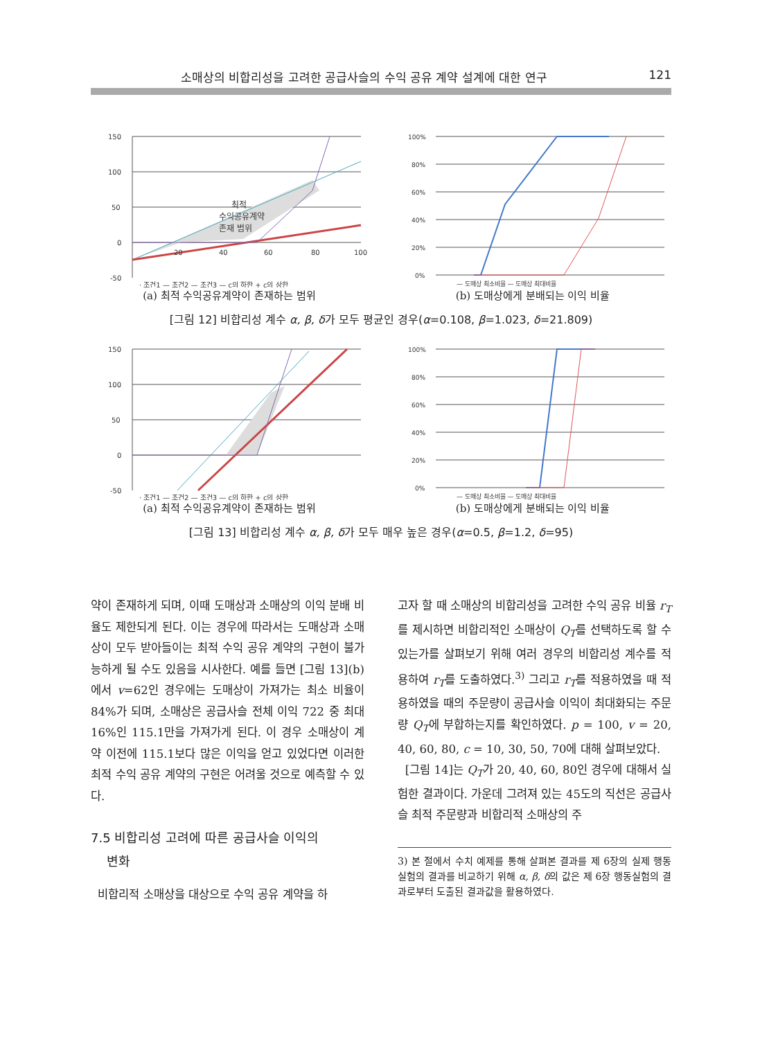소매상의 비합리성을 고려한 공급사슬의 수익 공유 계약 설계에 대한 연구 121
150
100
50
0
-50
20
40
60
80
100
최적
수익공유계약
존재 범위
· 조건1 — 조건2 — 조건3 — c의 하한 + c의 상한
(a) 최적 수익공유계약이 존재하는 범위
100%
80%
60%
40%
20%
0%
— 도매상 최소비율 — 도매상 최대비율
(b) 도매상에게 분배되는 이익 비율
[그림 12] 비합리성 계수 α, β, δ가 모두 평균인 경우(α=0.108, β=1.023, δ=21.809)
150
100
50
0
-50
· 조건1 — 조건2 — 조건3 — c의 하한 + c의 상한
(a) 최적 수익공유계약이 존재하는 범위
100%
80%
60%
40%
20%
0%
— 도매상 최소비율 — 도매상 최대비율
(b) 도매상에게 분배되는 이익 비율
[그림 13] 비합리성 계수 α, β, δ가 모두 매우 높은 경우(α=0.5, β=1.2, δ=95)
약이 존재하게 되며, 이때 도매상과 소매상의 이익 분배 비율도 제한되게 된다. 이는 경우에 따라서는 도매상과 소매상이 모두 받아들이는 최적 수익 공유 계약의 구현이 불가능하게 될 수도 있음을 시사한다. 예를 들면 [그림 13](b)에서 v=62인 경우에는 도매상이 가져가는 최소 비율이 84%가 되며, 소매상은 공급사슬 전체 이익 722 중 최대 16%인 115.1만을 가져가게 된다. 이 경우 소매상이 계약 이전에 115.1보다 많은 이익을 얻고 있었다면 이러한 최적 수익 공유 계약의 구현은 어려울 것으로 예측할 수 있다.
7.5 비합리성 고려에 따른 공급사슬 이익의
변화
비합리적 소매상을 대상으로 수익 공유 계약을 하
고자 할 때 소매상의 비합리성을 고려한 수익 공유 비율 r<sub>T</sub>를 제시하면 비합리적인 소매상이 Q<sub>T</sub>를 선택하도록 할 수 있는가를 살펴보기 위해 여러 경우의 비합리성 계수를 적용하여 r<sub>T</sub>를 도출하였다.<sup>3)</sup> 그리고 r<sub>T</sub>를 적용하였을 때 적용하였을 때의 주문량이 공급사슬 이익이 최대화되는 주문량 Q<sub>T</sub>에 부합하는지를 확인하였다. p = 100, v = 20, 40, 60, 80, c = 10, 30, 50, 70에 대해 살펴보았다.
[그림 14]는 Q<sub>T</sub>가 20, 40, 60, 80인 경우에 대해서 실험한 결과이다. 가운데 그려져 있는 45도의 직선은 공급사슬 최적 주문량과 비합리적 소매상의 주
3) 본 절에서 수치 예제를 통해 살펴본 결과를 제 6장의 실제 행동 실험의 결과를 비교하기 위해 α, β, δ의 값은 제 6장 행동실험의 결과로부터 도출된 결과값을 활용하였다.